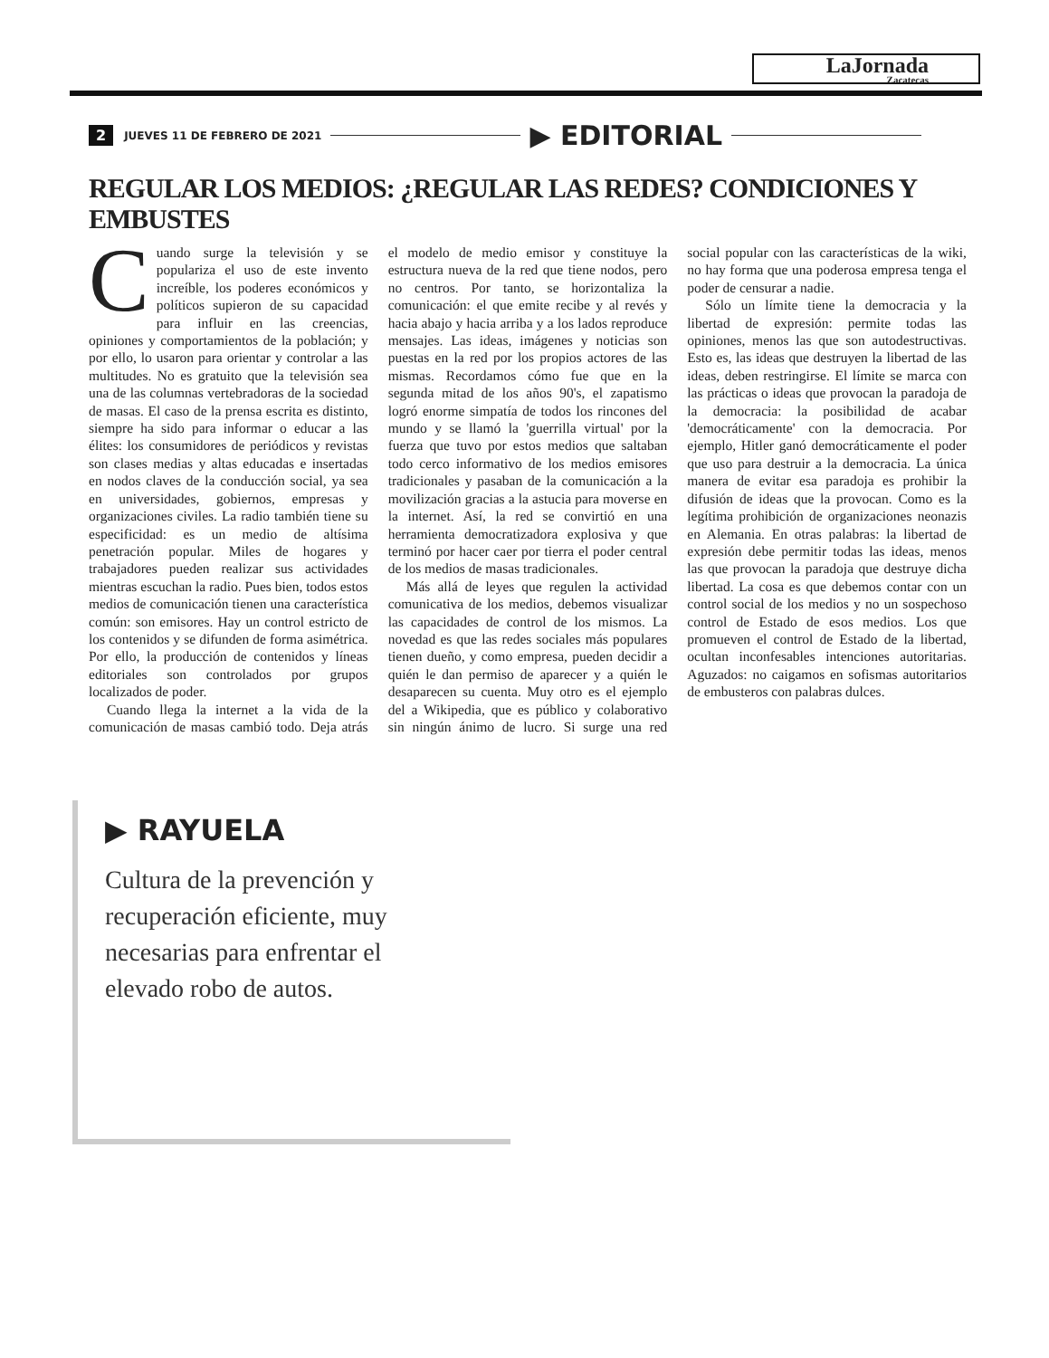LaJornada
Zacatecas
2 JUEVES 11 DE FEBRERO DE 2021 ▶ EDITORIAL
REGULAR LOS MEDIOS: ¿REGULAR LAS REDES? CONDICIONES Y EMBUSTES
Cuando surge la televisión y se populariza el uso de este invento increíble, los poderes económicos y políticos supieron de su capacidad para influir en las creencias, opiniones y comportamientos de la población; y por ello, lo usaron para orientar y controlar a las multitudes. No es gratuito que la televisión sea una de las columnas vertebradoras de la sociedad de masas. El caso de la prensa escrita es distinto, siempre ha sido para informar o educar a las élites: los consumidores de periódicos y revistas son clases medias y altas educadas e insertadas en nodos claves de la conducción social, ya sea en universidades, gobiernos, empresas y organizaciones civiles. La radio también tiene su especificidad: es un medio de altísima penetración popular. Miles de hogares y trabajadores pueden realizar sus actividades mientras escuchan la radio. Pues bien, todos estos medios de comunicación tienen una característica común: son emisores. Hay un control estricto de los contenidos y se difunden de forma asimétrica. Por ello, la producción de contenidos y líneas editoriales son controlados por grupos localizados de poder.
Cuando llega la internet a la vida de la comunicación de masas cambió todo. Deja atrás el modelo de medio emisor y constituye la estructura nueva de la red que tiene nodos, pero no centros. Por tanto, se horizontaliza la comunicación: el que emite recibe y al revés y hacia abajo y hacia arriba y a los lados reproduce mensajes. Las ideas, imágenes y noticias son puestas en la red por los propios actores de las mismas. Recordamos cómo fue que en la segunda mitad de los años 90's, el zapatismo logró enorme simpatía de todos los rincones del mundo y se llamó la 'guerrilla virtual' por la fuerza que tuvo por estos medios que saltaban todo cerco informativo de los medios emisores tradicionales y pasaban de la comunicación a la movilización gracias a la astucia para moverse en la internet. Así, la red se convirtió en una herramienta democratizadora explosiva y que terminó por hacer caer por tierra el poder central de los medios de masas tradicionales.
Más allá de leyes que regulen la actividad comunicativa de los medios, debemos visualizar las capacidades de control de los mismos. La novedad es que las redes sociales más populares tienen dueño, y como empresa, pueden decidir a quién le dan permiso de aparecer y a quién le desaparecen su cuenta. Muy otro es el ejemplo del a Wikipedia, que es público y colaborativo sin ningún ánimo de lucro. Si surge una red social popular con las características de la wiki, no hay forma que una poderosa empresa tenga el poder de censurar a nadie.
Sólo un límite tiene la democracia y la libertad de expresión: permite todas las opiniones, menos las que son autodestructivas. Esto es, las ideas que destruyen la libertad de las ideas, deben restringirse. El límite se marca con las prácticas o ideas que provocan la paradoja de la democracia: la posibilidad de acabar 'democráticamente' con la democracia. Por ejemplo, Hitler ganó democráticamente el poder que uso para destruir a la democracia. La única manera de evitar esa paradoja es prohibir la difusión de ideas que la provocan. Como es la legítima prohibición de organizaciones neonazis en Alemania. En otras palabras: la libertad de expresión debe permitir todas las ideas, menos las que provocan la paradoja que destruye dicha libertad. La cosa es que debemos contar con un control social de los medios y no un sospechoso control de Estado de esos medios. Los que promueven el control de Estado de la libertad, ocultan inconfesables intenciones autoritarias. Aguzados: no caigamos en sofismas autoritarios de embusteros con palabras dulces.
▶ RAYUELA
Cultura de la prevención y recuperación eficiente, muy necesarias para enfrentar el elevado robo de autos.